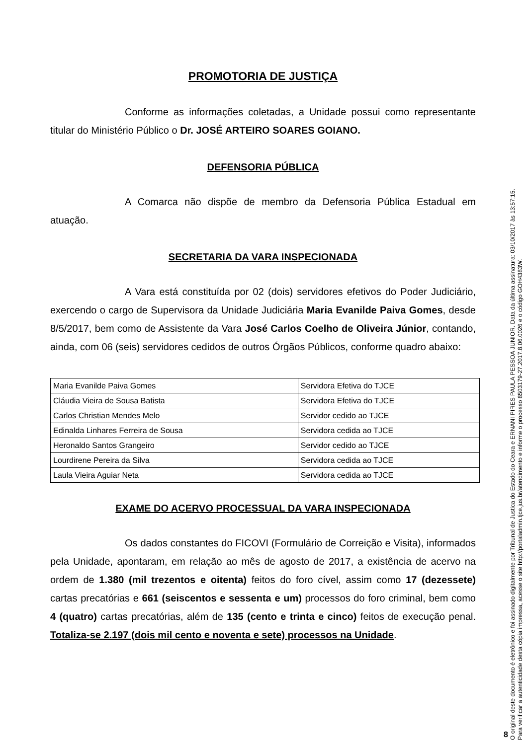PROMOTORIA DE JUSTIÇA
Conforme as informações coletadas, a Unidade possui como representante titular do Ministério Público o Dr. JOSÉ ARTEIRO SOARES GOIANO.
DEFENSORIA PÚBLICA
A Comarca não dispõe de membro da Defensoria Pública Estadual em atuação.
SECRETARIA DA VARA INSPECIONADA
A Vara está constituída por 02 (dois) servidores efetivos do Poder Judiciário, exercendo o cargo de Supervisora da Unidade Judiciária Maria Evanilde Paiva Gomes, desde 8/5/2017, bem como de Assistente da Vara José Carlos Coelho de Oliveira Júnior, contando, ainda, com 06 (seis) servidores cedidos de outros Órgãos Públicos, conforme quadro abaixo:
| Maria Evanilde Paiva Gomes | Servidora Efetiva do TJCE |
| Cláudia Vieira de Sousa Batista | Servidora Efetiva do TJCE |
| Carlos Christian Mendes Melo | Servidor cedido ao TJCE |
| Edinalda Linhares Ferreira de Sousa | Servidora cedida ao TJCE |
| Heronaldo Santos Grangeiro | Servidor cedido ao TJCE |
| Lourdirene Pereira da Silva | Servidora cedida ao TJCE |
| Laula Vieira Aguiar Neta | Servidora cedida ao TJCE |
EXAME DO ACERVO PROCESSUAL DA VARA INSPECIONADA
Os dados constantes do FICOVI (Formulário de Correição e Visita), informados pela Unidade, apontaram, em relação ao mês de agosto de 2017, a existência de acervo na ordem de 1.380 (mil trezentos e oitenta) feitos do foro cível, assim como 17 (dezessete) cartas precatórias e 661 (seiscentos e sessenta e um) processos do foro criminal, bem como 4 (quatro) cartas precatórias, além de 135 (cento e trinta e cinco) feitos de execução penal. Totaliza-se 2.197 (dois mil cento e noventa e sete) processos na Unidade.
O original deste documento é eletrônico e foi assinado digitalmente por Tribunal de Justica do Estado do Ceara e ERNANI PIRES PAULA PESSOA JUNIOR. Data da última assinatura: 03/10/2017 às 13:57:15.
Para verificar a autenticidade desta cópia impressa, acesse o site http://portaladmin.tjce.jus.br/atendimento e informe o processo 8503179-27.2017.8.06.0026 e o código GOH4383W.
8